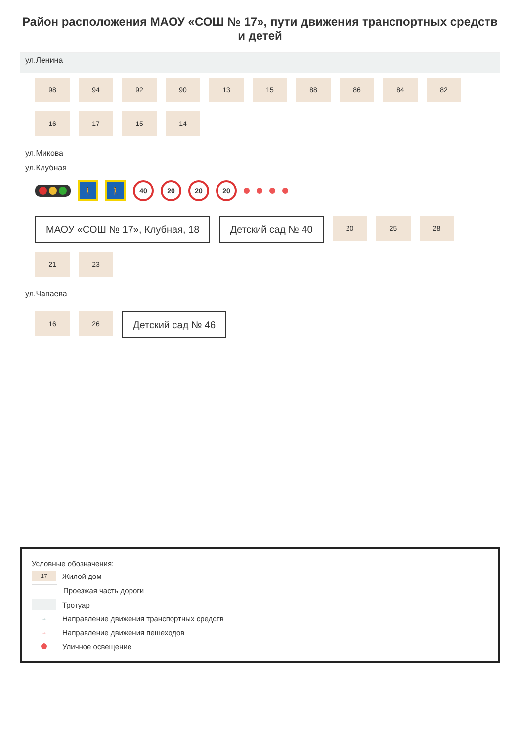Район расположения МАОУ «СОШ № 17», пути движения транспортных средств и детей
ул.Ленина
98
94
92
90
13
15
88
86
84
82
16
17
15
14
ул.Микова
ул.Клубная
🚶 🚶 40 20 20 20
МАОУ «СОШ № 17», Клубная, 18
Детский сад № 40
20
25
28
21
23
ул.Чапаева
16
26
Детский сад № 46
Условные обозначения:
17 Жилой дом
Проезжая часть дороги
Тротуар
→ Направление движения транспортных средств
→ Направление движения пешеходов
Уличное освещение